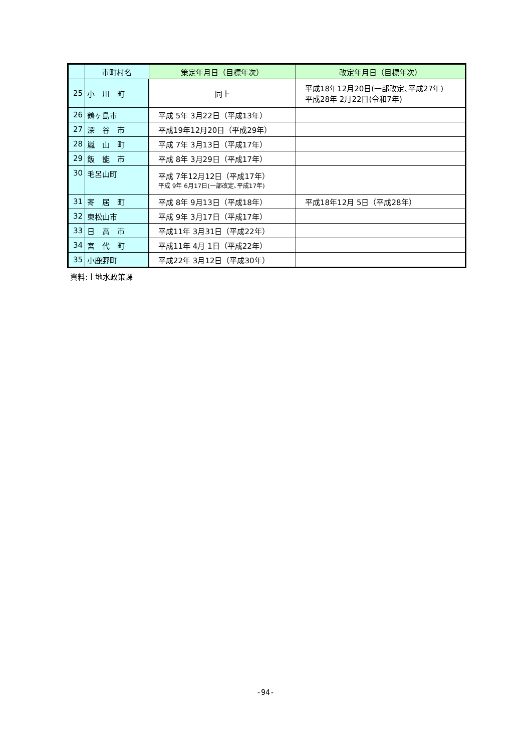| | 市町村名 | 策定年月日（目標年次） | 改定年月日（目標年次） |
| --- | --- | --- | --- |
| 25 | 小 川 町 | 同上 | 平成18年12月20日(一部改定､平成27年) 平成28年 2月22日(令和7年) |
| 26 | 鶴ヶ島市 | 平成 5年 3月22日（平成13年） | |
| 27 | 深 谷 市 | 平成19年12月20日（平成29年） | |
| 28 | 嵐 山 町 | 平成 7年 3月13日（平成17年） | |
| 29 | 飯 能 市 | 平成 8年 3月29日（平成17年） | |
| 30 | 毛呂山町 | 平成 7年12月12日（平成17年） 平成 9年 6月17日(一部改定､平成17年) | |
| 31 | 寄 居 町 | 平成 8年 9月13日（平成18年） | 平成18年12月 5日（平成28年） |
| 32 | 東松山市 | 平成 9年 3月17日（平成17年） | |
| 33 | 日 高 市 | 平成11年 3月31日（平成22年） | |
| 34 | 宮 代 町 | 平成11年 4月 1日（平成22年） | |
| 35 | 小鹿野町 | 平成22年 3月12日（平成30年） | |
資料:土地水政策課
-94-